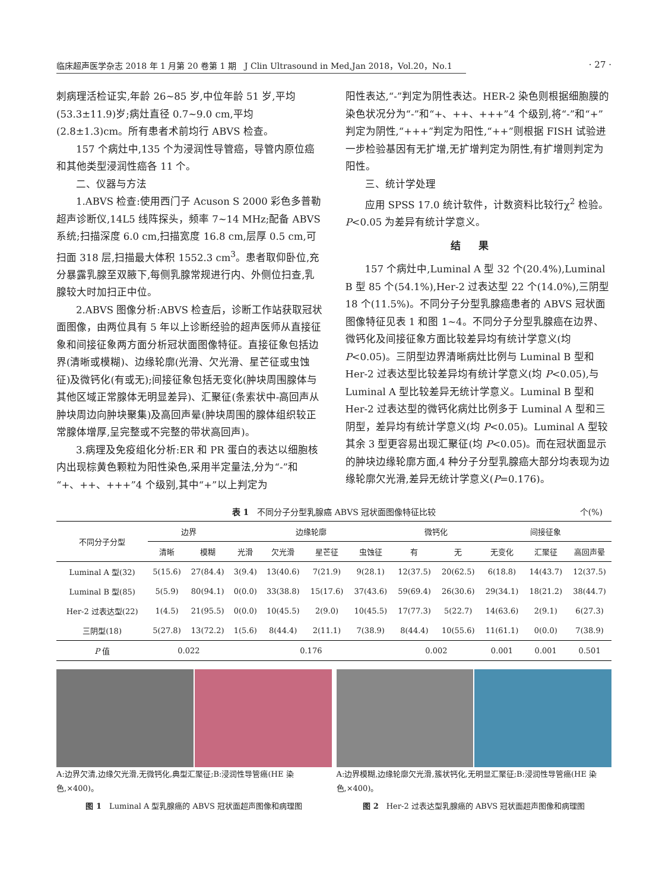临床超声医学杂志 2018 年 1 月第 20 卷第 1 期　J Clin Ultrasound in Med,Jan 2018，Vol.20，No.1
· 27 ·
刺病理活检证实,年龄 26~85 岁,中位年龄 51 岁,平均(53.3±11.9)岁;病灶直径 0.7~9.0 cm,平均(2.8±1.3)cm。所有患者术前均行 ABVS 检查。
157 个病灶中,135 个为浸润性导管癌，导管内原位癌和其他类型浸润性癌各 11 个。
二、仪器与方法
1.ABVS 检查:使用西门子 Acuson S 2000 彩色多普勒超声诊断仪,14L5 线阵探头，频率 7~14 MHz;配备 ABVS 系统;扫描深度 6.0 cm,扫描宽度 16.8 cm,层厚 0.5 cm,可扫面 318 层,扫描最大体积 1552.3 cm<sup>3</sup>。患者取仰卧位,充分暴露乳腺至双腋下,每侧乳腺常规进行内、外侧位扫查,乳腺较大时加扫正中位。
2.ABVS 图像分析:ABVS 检查后，诊断工作站获取冠状面图像，由两位具有 5 年以上诊断经验的超声医师从直接征象和间接征象两方面分析冠状面图像特征。直接征象包括边界(清晰或模糊)、边缘轮廓(光滑、欠光滑、星芒征或虫蚀征)及微钙化(有或无);间接征象包括无变化(肿块周围腺体与其他区域正常腺体无明显差异)、汇聚征(条索状中-高回声从肿块周边向肿块聚集)及高回声晕(肿块周围的腺体组织较正常腺体增厚,呈完整或不完整的带状高回声)。
3.病理及免疫组化分析:ER 和 PR 蛋白的表达以细胞核内出现棕黄色颗粒为阳性染色,采用半定量法,分为“-”和 “+、++、+++”4 个级别,其中“+”以上判定为
阳性表达,“-”判定为阴性表达。HER-2 染色则根据细胞膜的染色状况分为“-”和“+、++、+++”4 个级别,将“-”和“+”判定为阴性,“+++”判定为阳性,“++”则根据 FISH 试验进一步检验基因有无扩增,无扩增判定为阴性,有扩增则判定为阳性。
三、统计学处理
应用 SPSS 17.0 统计软件，计数资料比较行χ<sup>2</sup> 检验。P<0.05 为差异有统计学意义。
结果
157 个病灶中,Luminal A 型 32 个(20.4%),Luminal B 型 85 个(54.1%),Her-2 过表达型 22 个(14.0%),三阴型 18 个(11.5%)。不同分子分型乳腺癌患者的 ABVS 冠状面图像特征见表 1 和图 1~4。不同分子分型乳腺癌在边界、微钙化及间接征象方面比较差异均有统计学意义(均 P<0.05)。三阴型边界清晰病灶比例与 Luminal B 型和 Her-2 过表达型比较差异均有统计学意义(均 P<0.05),与 Luminal A 型比较差异无统计学意义。Luminal B 型和 Her-2 过表达型的微钙化病灶比例多于 Luminal A 型和三阴型，差异均有统计学意义(均 P<0.05)。Luminal A 型较其余 3 型更容易出现汇聚征(均 P<0.05)。而在冠状面显示的肿块边缘轮廓方面,4 种分子分型乳腺癌大部分均表现为边缘轮廓欠光滑,差异无统计学意义(P=0.176)。
表 1　不同分子分型乳腺癌 ABVS 冠状面图像特征比较 个(%)
| 不同分子分型 | 边界 | | 边缘轮廓 | | | | 微钙化 | | 间接征象 | | |
| --- | --- | --- | --- | --- | --- | --- | --- | --- | --- | --- | --- |
| | 清晰 | 模糊 | 光滑 | 欠光滑 | 星芒征 | 虫蚀征 | 有 | 无 | 无变化 | 汇聚征 | 高回声晕 |
| Luminal A 型(32) | 5(15.6) | 27(84.4) | 3(9.4) | 13(40.6) | 7(21.9) | 9(28.1) | 12(37.5) | 20(62.5) | 6(18.8) | 14(43.7) | 12(37.5) |
| Luminal B 型(85) | 5(5.9) | 80(94.1) | 0(0.0) | 33(38.8) | 15(17.6) | 37(43.6) | 59(69.4) | 26(30.6) | 29(34.1) | 18(21.2) | 38(44.7) |
| Her-2 过表达型(22) | 1(4.5) | 21(95.5) | 0(0.0) | 10(45.5) | 2(9.0) | 10(45.5) | 17(77.3) | 5(22.7) | 14(63.6) | 2(9.1) | 6(27.3) |
| 三阴型(18) | 5(27.8) | 13(72.2) | 1(5.6) | 8(44.4) | 2(11.1) | 7(38.9) | 8(44.4) | 10(55.6) | 11(61.1) | 0(0.0) | 7(38.9) |
| P 值 | 0.022 | | 0.176 | | | | 0.002 | | 0.001 | 0.001 | 0.501 |
A:边界欠清,边缘欠光滑,无微钙化,典型汇聚征;B:浸润性导管癌(HE 染色,×400)。
图 1　Luminal A 型乳腺癌的 ABVS 冠状面超声图像和病理图
A:边界模糊,边缘轮廓欠光滑,簇状钙化,无明显汇聚征;B:浸润性导管癌(HE 染色,×400)。
图 2　Her-2 过表达型乳腺癌的 ABVS 冠状面超声图像和病理图